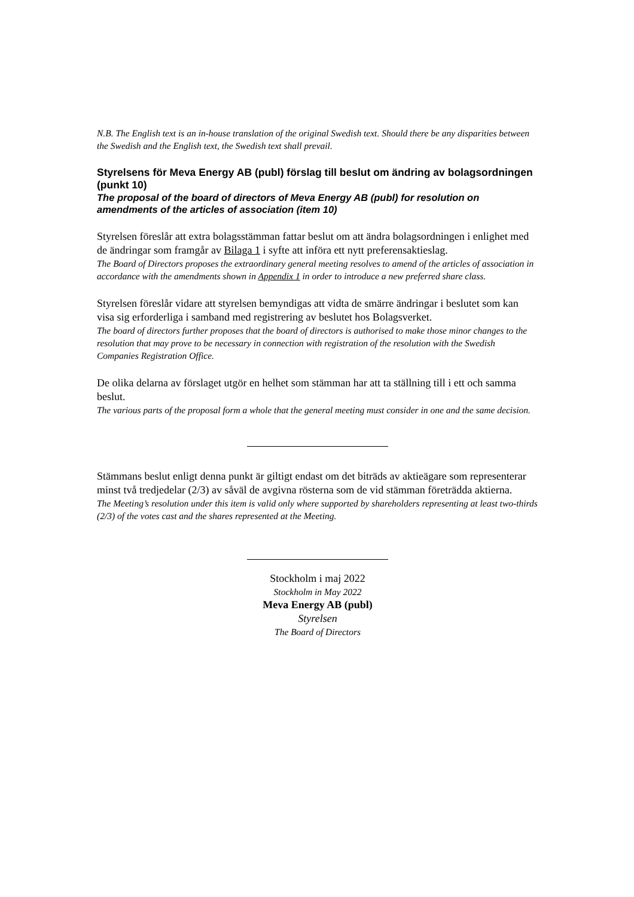N.B. The English text is an in-house translation of the original Swedish text. Should there be any disparities between the Swedish and the English text, the Swedish text shall prevail.
Styrelsens för Meva Energy AB (publ) förslag till beslut om ändring av bolagsordningen (punkt 10)
The proposal of the board of directors of Meva Energy AB (publ) for resolution on amendments of the articles of association (item 10)
Styrelsen föreslår att extra bolagsstämman fattar beslut om att ändra bolagsordningen i enlighet med de ändringar som framgår av Bilaga 1 i syfte att införa ett nytt preferensaktieslag.
The Board of Directors proposes the extraordinary general meeting resolves to amend of the articles of association in accordance with the amendments shown in Appendix 1 in order to introduce a new preferred share class.
Styrelsen föreslår vidare att styrelsen bemyndigas att vidta de smärre ändringar i beslutet som kan visa sig erforderliga i samband med registrering av beslutet hos Bolagsverket.
The board of directors further proposes that the board of directors is authorised to make those minor changes to the resolution that may prove to be necessary in connection with registration of the resolution with the Swedish Companies Registration Office.
De olika delarna av förslaget utgör en helhet som stämman har att ta ställning till i ett och samma beslut.
The various parts of the proposal form a whole that the general meeting must consider in one and the same decision.
Stämmans beslut enligt denna punkt är giltigt endast om det biträds av aktieägare som representerar minst två tredjedelar (2/3) av såväl de avgivna rösterna som de vid stämman företrädda aktierna.
The Meeting’s resolution under this item is valid only where supported by shareholders representing at least two-thirds (2/3) of the votes cast and the shares represented at the Meeting.
Stockholm i maj 2022
Stockholm in May 2022
Meva Energy AB (publ)
Styrelsen
The Board of Directors